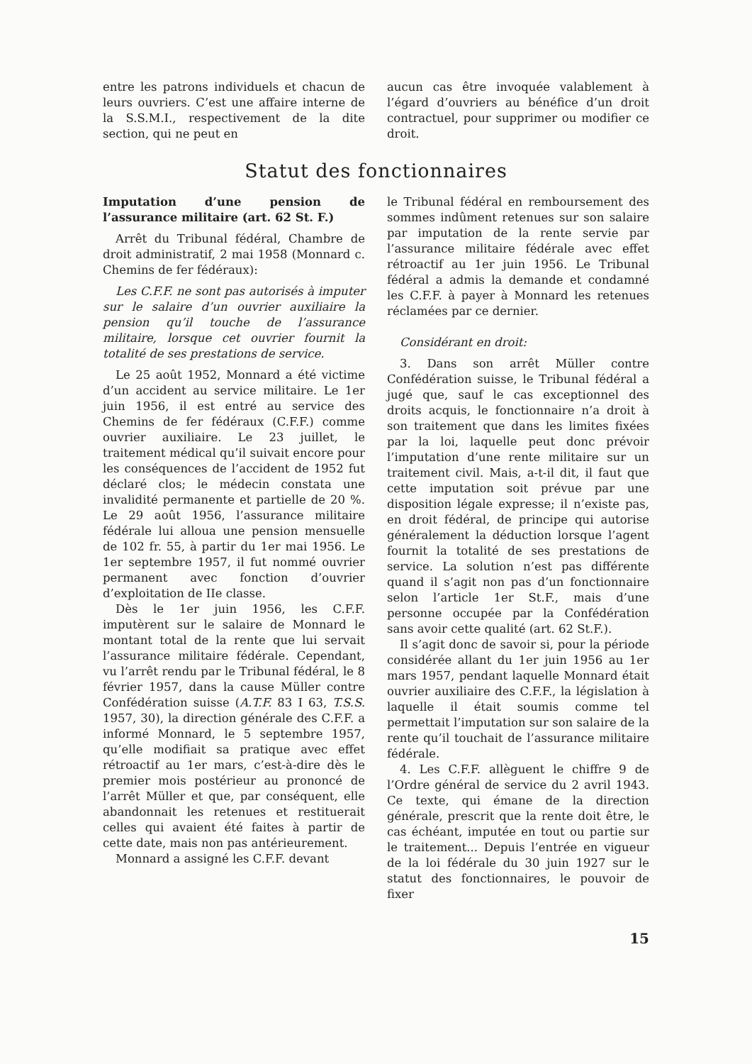entre les patrons individuels et chacun de leurs ouvriers. C’est une affaire interne de la S.S.M.I., respectivement de la dite section, qui ne peut en
aucun cas être invoquée valablement à l’égard d’ouvriers au bénéfice d’un droit contractuel, pour supprimer ou modifier ce droit.
Statut des fonctionnaires
Imputation d’une pension de l’assurance militaire (art. 62 St. F.)
Arrêt du Tribunal fédéral, Chambre de droit administratif, 2 mai 1958 (Monnard c. Chemins de fer fédéraux):
Les C.F.F. ne sont pas autorisés à imputer sur le salaire d’un ouvrier auxiliaire la pension qu’il touche de l’assurance militaire, lorsque cet ouvrier fournit la totalité de ses prestations de service.
Le 25 août 1952, Monnard a été victime d’un accident au service militaire. Le 1er juin 1956, il est entré au service des Chemins de fer fédéraux (C.F.F.) comme ouvrier auxiliaire. Le 23 juillet, le traitement médical qu’il suivait encore pour les conséquences de l’accident de 1952 fut déclaré clos; le médecin constata une invalidité permanente et partielle de 20 %. Le 29 août 1956, l’assurance militaire fédérale lui alloua une pension mensuelle de 102 fr. 55, à partir du 1er mai 1956. Le 1er septembre 1957, il fut nommé ouvrier permanent avec fonction d’ouvrier d’exploitation de IIe classe.
Dès le 1er juin 1956, les C.F.F. imputèrent sur le salaire de Monnard le montant total de la rente que lui servait l’assurance militaire fédérale. Cependant, vu l’arrêt rendu par le Tribunal fédéral, le 8 février 1957, dans la cause Müller contre Confédération suisse (A.T.F. 83 I 63, T.S.S. 1957, 30), la direction générale des C.F.F. a informé Monnard, le 5 septembre 1957, qu’elle modifiait sa pratique avec effet rétroactif au 1er mars, c’est-à-dire dès le premier mois postérieur au prononcé de l’arrêt Müller et que, par conséquent, elle abandonnait les retenues et restituerait celles qui avaient été faites à partir de cette date, mais non pas antérieurement.
Monnard a assigné les C.F.F. devant
le Tribunal fédéral en remboursement des sommes indûment retenues sur son salaire par imputation de la rente servie par l’assurance militaire fédérale avec effet rétroactif au 1er juin 1956. Le Tribunal fédéral a admis la demande et condamné les C.F.F. à payer à Monnard les retenues réclamées par ce dernier.
Considérant en droit:
3. Dans son arrêt Müller contre Confédération suisse, le Tribunal fédéral a jugé que, sauf le cas exceptionnel des droits acquis, le fonctionnaire n’a droit à son traitement que dans les limites fixées par la loi, laquelle peut donc prévoir l’imputation d’une rente militaire sur un traitement civil. Mais, a-t-il dit, il faut que cette imputation soit prévue par une disposition légale expresse; il n’existe pas, en droit fédéral, de principe qui autorise généralement la déduction lorsque l’agent fournit la totalité de ses prestations de service. La solution n’est pas différente quand il s’agit non pas d’un fonctionnaire selon l’article 1er St.F., mais d’une personne occupée par la Confédération sans avoir cette qualité (art. 62 St.F.).
Il s’agit donc de savoir si, pour la période considérée allant du 1er juin 1956 au 1er mars 1957, pendant laquelle Monnard était ouvrier auxiliaire des C.F.F., la législation à laquelle il était soumis comme tel permettait l’imputation sur son salaire de la rente qu’il touchait de l’assurance militaire fédérale.
4. Les C.F.F. allèguent le chiffre 9 de l’Ordre général de service du 2 avril 1943. Ce texte, qui émane de la direction générale, prescrit que la rente doit être, le cas échéant, imputée en tout ou partie sur le traitement... Depuis l’entrée en vigueur de la loi fédérale du 30 juin 1927 sur le statut des fonctionnaires, le pouvoir de fixer
15